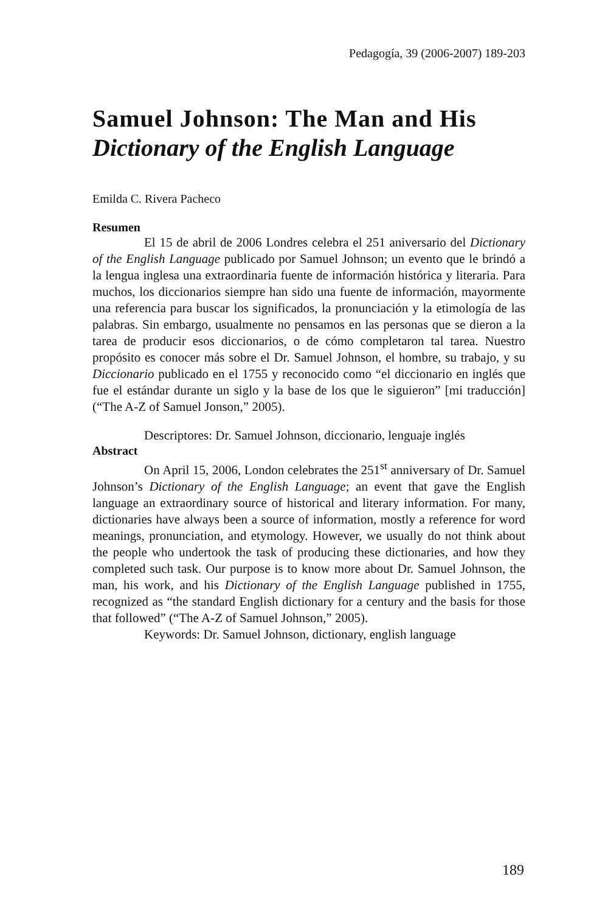Pedagogía, 39 (2006-2007) 189-203
Samuel Johnson: The Man and His
Dictionary of the English Language
Emilda C. Rivera Pacheco
Resumen
El 15 de abril de 2006 Londres celebra el 251 aniversario del Dictionary of the English Language publicado por Samuel Johnson; un evento que le brindó a la lengua inglesa una extraordinaria fuente de información histórica y literaria. Para muchos, los diccionarios siempre han sido una fuente de información, mayormente una referencia para buscar los significados, la pronunciación y la etimología de las palabras. Sin embargo, usualmente no pensamos en las personas que se dieron a la tarea de producir esos diccionarios, o de cómo completaron tal tarea. Nuestro propósito es conocer más sobre el Dr. Samuel Johnson, el hombre, su trabajo, y su Diccionario publicado en el 1755 y reconocido como “el diccionario en inglés que fue el estándar durante un siglo y la base de los que le siguieron” [mi traducción] (“The A-Z of Samuel Jonson,” 2005).
Descriptores: Dr. Samuel Johnson, diccionario, lenguaje inglés
Abstract
On April 15, 2006, London celebrates the 251<sup>st</sup> anniversary of Dr. Samuel Johnson’s Dictionary of the English Language; an event that gave the English language an extraordinary source of historical and literary information. For many, dictionaries have always been a source of information, mostly a reference for word meanings, pronunciation, and etymology. However, we usually do not think about the people who undertook the task of producing these dictionaries, and how they completed such task. Our purpose is to know more about Dr. Samuel Johnson, the man, his work, and his Dictionary of the English Language published in 1755, recognized as “the standard English dictionary for a century and the basis for those that followed” (“The A-Z of Samuel Johnson,” 2005).
Keywords: Dr. Samuel Johnson, dictionary, english language
189